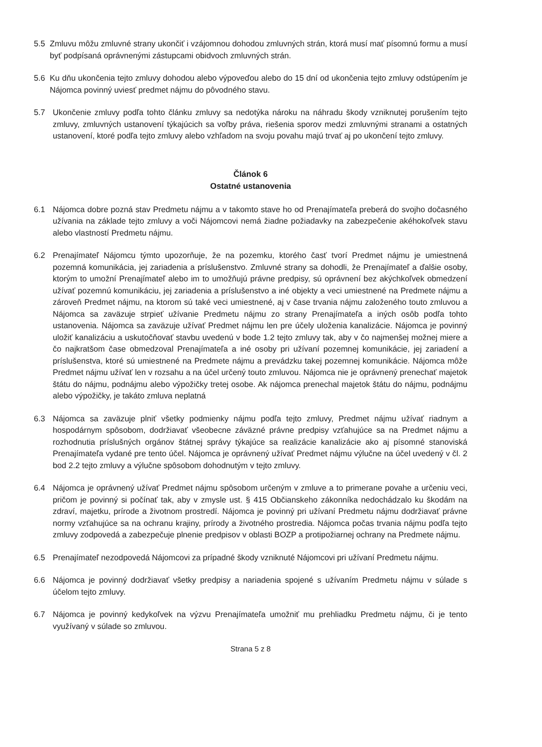5.5 Zmluvu môžu zmluvné strany ukončiť i vzájomnou dohodou zmluvných strán, ktorá musí mať písomnú formu a musí byť podpísaná oprávnenými zástupcami obidvoch zmluvných strán.
5.6 Ku dňu ukončenia tejto zmluvy dohodou alebo výpoveďou alebo do 15 dní od ukončenia tejto zmluvy odstúpením je Nájomca povinný uviesť predmet nájmu do pôvodného stavu.
5.7 Ukončenie zmluvy podľa tohto článku zmluvy sa nedotýka nároku na náhradu škody vzniknutej porušením tejto zmluvy, zmluvných ustanovení týkajúcich sa voľby práva, riešenia sporov medzi zmluvnými stranami a ostatných ustanovení, ktoré podľa tejto zmluvy alebo vzhľadom na svoju povahu majú trvať aj po ukončení tejto zmluvy.
Článok 6
Ostatné ustanovenia
6.1 Nájomca dobre pozná stav Predmetu nájmu a v takomto stave ho od Prenajímateľa preberá do svojho dočasného užívania na základe tejto zmluvy a voči Nájomcovi nemá žiadne požiadavky na zabezpečenie akéhokoľvek stavu alebo vlastností Predmetu nájmu.
6.2 Prenajímateľ Nájomcu týmto upozorňuje, že na pozemku, ktorého časť tvorí Predmet nájmu je umiestnená pozemná komunikácia, jej zariadenia a príslušenstvo. Zmluvné strany sa dohodli, že Prenajímateľ a ďalšie osoby, ktorým to umožní Prenajímateľ alebo im to umožňujú právne predpisy, sú oprávnení bez akýchkoľvek obmedzení užívať pozemnú komunikáciu, jej zariadenia a príslušenstvo a iné objekty a veci umiestnené na Predmete nájmu a zároveň Predmet nájmu, na ktorom sú také veci umiestnené, aj v čase trvania nájmu založeného touto zmluvou a Nájomca sa zaväzuje strpieť užívanie Predmetu nájmu zo strany Prenajímateľa a iných osôb podľa tohto ustanovenia. Nájomca sa zaväzuje užívať Predmet nájmu len pre účely uloženia kanalizácie. Nájomca je povinný uložiť kanalizáciu a uskutočňovať stavbu uvedenú v bode 1.2 tejto zmluvy tak, aby v čo najmenšej možnej miere a čo najkratšom čase obmedzoval Prenajímateľa a iné osoby pri užívaní pozemnej komunikácie, jej zariadení a príslušenstva, ktoré sú umiestnené na Predmete nájmu a prevádzku takej pozemnej komunikácie. Nájomca môže Predmet nájmu užívať len v rozsahu a na účel určený touto zmluvou. Nájomca nie je oprávnený prenechať majetok štátu do nájmu, podnájmu alebo výpožičky tretej osobe. Ak nájomca prenechal majetok štátu do nájmu, podnájmu alebo výpožičky, je takáto zmluva neplatná
6.3 Nájomca sa zaväzuje plniť všetky podmienky nájmu podľa tejto zmluvy, Predmet nájmu užívať riadnym a hospodárnym spôsobom, dodržiavať všeobecne záväzné právne predpisy vzťahujúce sa na Predmet nájmu a rozhodnutia príslušných orgánov štátnej správy týkajúce sa realizácie kanalizácie ako aj písomné stanoviská Prenajímateľa vydané pre tento účel. Nájomca je oprávnený užívať Predmet nájmu výlučne na účel uvedený v čl. 2 bod 2.2 tejto zmluvy a výlučne spôsobom dohodnutým v tejto zmluvy.
6.4 Nájomca je oprávnený užívať Predmet nájmu spôsobom určeným v zmluve a to primerane povahe a určeniu veci, pričom je povinný si počínať tak, aby v zmysle ust. § 415 Občianskeho zákonníka nedochádzalo ku škodám na zdraví, majetku, prírode a životnom prostredí. Nájomca je povinný pri užívaní Predmetu nájmu dodržiavať právne normy vzťahujúce sa na ochranu krajiny, prírody a životného prostredia. Nájomca počas trvania nájmu podľa tejto zmluvy zodpovedá a zabezpečuje plnenie predpisov v oblasti BOZP a protipožiarnej ochrany na Predmete nájmu.
6.5 Prenajímateľ nezodpovedá Nájomcovi za prípadné škody vzniknuté Nájomcovi pri užívaní Predmetu nájmu.
6.6 Nájomca je povinný dodržiavať všetky predpisy a nariadenia spojené s užívaním Predmetu nájmu v súlade s účelom tejto zmluvy.
6.7 Nájomca je povinný kedykoľvek na výzvu Prenajímateľa umožniť mu prehliadku Predmetu nájmu, či je tento využívaný v súlade so zmluvou.
Strana 5 z 8